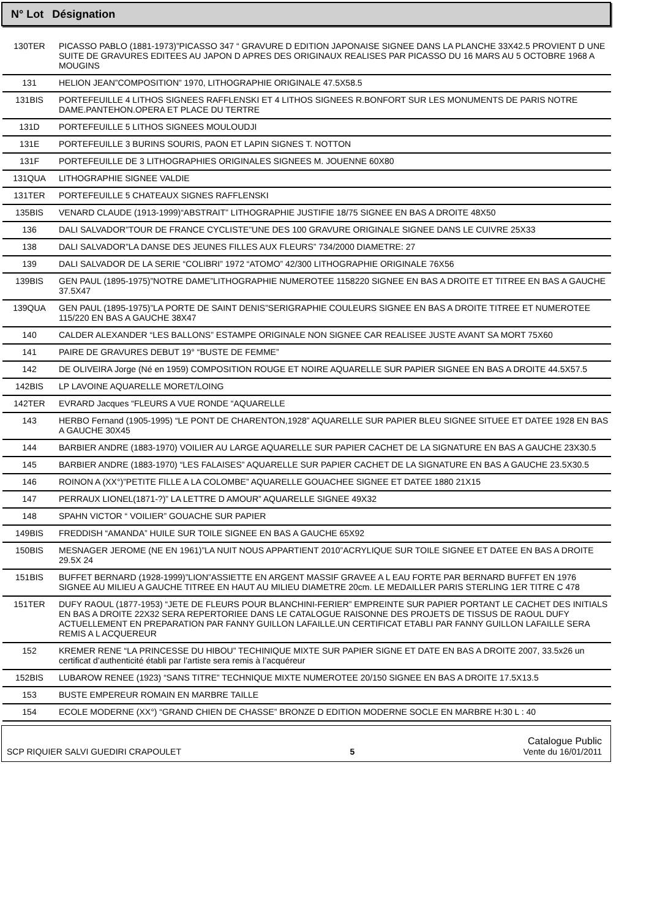N° Lot Désignation
| 130TER | PICASSO PABLO (1881-1973)”PICASSO 347 “ GRAVURE D EDITION JAPONAISE SIGNEE DANS LA PLANCHE 33X42.5 PROVIENT D UNE SUITE DE GRAVURES EDITEES AU JAPON D APRES DES ORIGINAUX REALISES PAR PICASSO DU 16 MARS AU 5 OCTOBRE 1968 A MOUGINS |
| 131 | HELION JEAN”COMPOSITION” 1970, LITHOGRAPHIE ORIGINALE 47.5X58.5 |
| 131BIS | PORTEFEUILLE 4 LITHOS SIGNEES RAFFLENSKI ET 4 LITHOS SIGNEES R.BONFORT SUR LES MONUMENTS DE PARIS NOTRE DAME.PANTEHON.OPERA ET PLACE DU TERTRE |
| 131D | PORTEFEUILLE 5 LITHOS SIGNEES MOULOUDJI |
| 131E | PORTEFEUILLE 3 BURINS SOURIS, PAON ET LAPIN SIGNES T. NOTTON |
| 131F | PORTEFEUILLE DE 3 LITHOGRAPHIES ORIGINALES SIGNEES M. JOUENNE 60X80 |
| 131QUA | LITHOGRAPHIE SIGNEE VALDIE |
| 131TER | PORTEFEUILLE 5 CHATEAUX SIGNES RAFFLENSKI |
| 135BIS | VENARD CLAUDE (1913-1999)“ABSTRAIT” LITHOGRAPHIE JUSTIFIE 18/75 SIGNEE EN BAS A DROITE 48X50 |
| 136 | DALI SALVADOR”TOUR DE FRANCE CYCLISTE”UNE DES 100 GRAVURE ORIGINALE SIGNEE DANS LE CUIVRE 25X33 |
| 138 | DALI SALVADOR”LA DANSE DES JEUNES FILLES AUX FLEURS” 734/2000 DIAMETRE: 27 |
| 139 | DALI SALVADOR DE LA SERIE “COLIBRI” 1972 “ATOMO” 42/300 LITHOGRAPHIE ORIGINALE 76X56 |
| 139BIS | GEN PAUL (1895-1975)”NOTRE DAME”LITHOGRAPHIE NUMEROTEE 1158220 SIGNEE EN BAS A DROITE ET TITREE EN BAS A GAUCHE 37.5X47 |
| 139QUA | GEN PAUL (1895-1975)”LA PORTE DE SAINT DENIS”SERIGRAPHIE COULEURS SIGNEE EN BAS A DROITE TITREE ET NUMEROTEE 115/220 EN BAS A GAUCHE 38X47 |
| 140 | CALDER ALEXANDER “LES BALLONS” ESTAMPE ORIGINALE NON SIGNEE CAR REALISEE JUSTE AVANT SA MORT 75X60 |
| 141 | PAIRE DE GRAVURES DEBUT 19° “BUSTE DE FEMME” |
| 142 | DE OLIVEIRA Jorge (Né en 1959) COMPOSITION ROUGE ET NOIRE AQUARELLE SUR PAPIER SIGNEE EN BAS A DROITE 44.5X57.5 |
| 142BIS | LP LAVOINE AQUARELLE MORET/LOING |
| 142TER | EVRARD Jacques “FLEURS A VUE RONDE “AQUARELLE |
| 143 | HERBO Fernand (1905-1995) “LE PONT DE CHARENTON,1928” AQUARELLE SUR PAPIER BLEU SIGNEE SITUEE ET DATEE 1928 EN BAS A GAUCHE 30X45 |
| 144 | BARBIER ANDRE (1883-1970) VOILIER AU LARGE AQUARELLE SUR PAPIER CACHET DE LA SIGNATURE EN BAS A GAUCHE 23X30.5 |
| 145 | BARBIER ANDRE (1883-1970) “LES FALAISES” AQUARELLE SUR PAPIER CACHET DE LA SIGNATURE EN BAS A GAUCHE 23.5X30.5 |
| 146 | ROINON A (XX°)”PETITE FILLE A LA COLOMBE” AQUARELLE GOUACHEE SIGNEE ET DATEE 1880 21X15 |
| 147 | PERRAUX LIONEL(1871-?)” LA LETTRE D AMOUR” AQUARELLE SIGNEE 49X32 |
| 148 | SPAHN VICTOR “ VOILIER” GOUACHE SUR PAPIER |
| 149BIS | FREDDISH “AMANDA” HUILE SUR TOILE SIGNEE EN BAS A GAUCHE 65X92 |
| 150BIS | MESNAGER JEROME (NE EN 1961)”LA NUIT NOUS APPARTIENT 2010”ACRYLIQUE SUR TOILE SIGNEE ET DATEE EN BAS A DROITE 29.5X 24 |
| 151BIS | BUFFET BERNARD (1928-1999)”LION”ASSIETTE EN ARGENT MASSIF GRAVEE A L EAU FORTE PAR BERNARD BUFFET EN 1976 SIGNEE AU MILIEU A GAUCHE TITREE EN HAUT AU MILIEU DIAMETRE 20cm. LE MEDAILLER PARIS STERLING 1ER TITRE C 478 |
| 151TER | DUFY RAOUL (1877-1953) “JETE DE FLEURS POUR BLANCHINI-FERIER” EMPREINTE SUR PAPIER PORTANT LE CACHET DES INITIALS EN BAS A DROITE 22X32 SERA REPERTORIEE DANS LE CATALOGUE RAISONNE DES PROJETS DE TISSUS DE RAOUL DUFY ACTUELLEMENT EN PREPARATION PAR FANNY GUILLON LAFAILLE.UN CERTIFICAT ETABLI PAR FANNY GUILLON LAFAILLE SERA REMIS A L ACQUEREUR |
| 152 | KREMER RENE “LA PRINCESSE DU HIBOU” TECHINIQUE MIXTE SUR PAPIER SIGNE ET DATE EN BAS A DROITE 2007, 33.5x26 un certificat d’authenticité établi par l’artiste sera remis à l’acquéreur |
| 152BIS | LUBAROW RENEE (1923) “SANS TITRE” TECHNIQUE MIXTE NUMEROTEE 20/150 SIGNEE EN BAS A DROITE 17.5X13.5 |
| 153 | BUSTE EMPEREUR ROMAIN EN MARBRE TAILLE |
| 154 | ECOLE MODERNE (XX°) “GRAND CHIEN DE CHASSE” BRONZE D EDITION MODERNE SOCLE EN MARBRE H:30 L : 40 |
SCP RIQUIER SALVI GUEDIRI CRAPOULET 5 Catalogue Public
Vente du 16/01/2011